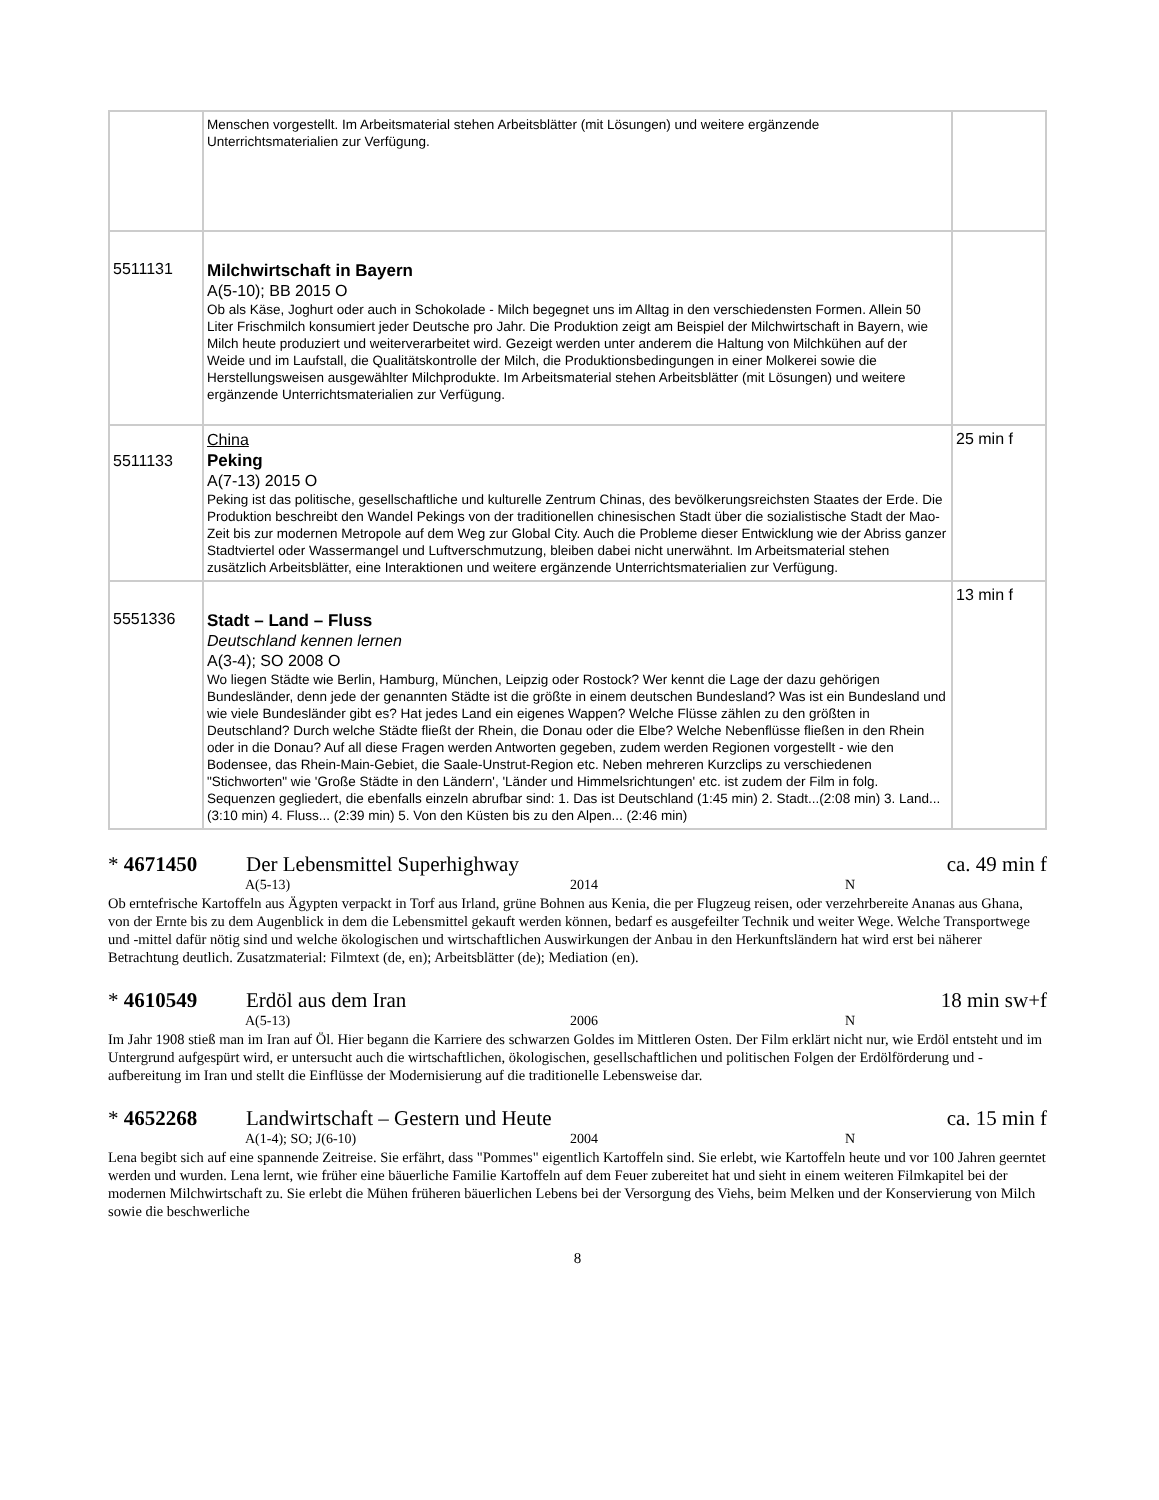| | Menschen vorgestellt. Im Arbeitsmaterial stehen Arbeitsblätter (mit Lösungen) und weitere ergänzende Unterrichtsmaterialien zur Verfügung. | |
| 5511131 | Milchwirtschaft in Bayern A(5-10); BB 2015 O Ob als Käse, Joghurt oder auch in Schokolade - Milch begegnet uns im Alltag in den verschiedensten Formen. Allein 50 Liter Frischmilch konsumiert jeder Deutsche pro Jahr. Die Produktion zeigt am Beispiel der Milchwirtschaft in Bayern, wie Milch heute produziert und weiterverarbeitet wird. Gezeigt werden unter anderem die Haltung von Milchkühen auf der Weide und im Laufstall, die Qualitätskontrolle der Milch, die Produktionsbedingungen in einer Molkerei sowie die Herstellungsweisen ausgewählter Milchprodukte. Im Arbeitsmaterial stehen Arbeitsblätter (mit Lösungen) und weitere ergänzende Unterrichtsmaterialien zur Verfügung. | |
| 5511133 | China Peking A(7-13) 2015 O Peking ist das politische, gesellschaftliche und kulturelle Zentrum Chinas, des bevölkerungsreichsten Staates der Erde. Die Produktion beschreibt den Wandel Pekings von der traditionellen chinesischen Stadt über die sozialistische Stadt der Mao-Zeit bis zur modernen Metropole auf dem Weg zur Global City. Auch die Probleme dieser Entwicklung wie der Abriss ganzer Stadtviertel oder Wassermangel und Luftverschmutzung, bleiben dabei nicht unerwähnt. Im Arbeitsmaterial stehen zusätzlich Arbeitsblätter, eine Interaktionen und weitere ergänzende Unterrichtsmaterialien zur Verfügung. | 25 min f |
| 5551336 | Stadt – Land – Fluss Deutschland kennen lernen A(3-4); SO 2008 O Wo liegen Städte wie Berlin, Hamburg, München, Leipzig oder Rostock? Wer kennt die Lage der dazu gehörigen Bundesländer, denn jede der genannten Städte ist die größte in einem deutschen Bundesland? Was ist ein Bundesland und wie viele Bundesländer gibt es? Hat jedes Land ein eigenes Wappen? Welche Flüsse zählen zu den größten in Deutschland? Durch welche Städte fließt der Rhein, die Donau oder die Elbe? Welche Nebenflüsse fließen in den Rhein oder in die Donau? Auf all diese Fragen werden Antworten gegeben, zudem werden Regionen vorgestellt - wie den Bodensee, das Rhein-Main-Gebiet, die Saale-Unstrut-Region etc. Neben mehreren Kurzclips zu verschiedenen "Stichworten" wie 'Große Städte in den Ländern', 'Länder und Himmelsrichtungen' etc. ist zudem der Film in folg. Sequenzen gegliedert, die ebenfalls einzeln abrufbar sind: 1. Das ist Deutschland (1:45 min) 2. Stadt...(2:08 min) 3. Land... (3:10 min) 4. Fluss... (2:39 min) 5. Von den Küsten bis zu den Alpen... (2:46 min) | 13 min f |
* 4671450 Der Lebensmittel Superhighway ca. 49 min f
A(5-13) 2014 N
Ob erntefrische Kartoffeln aus Ägypten verpackt in Torf aus Irland, grüne Bohnen aus Kenia, die per Flugzeug reisen, oder verzehrbereite Ananas aus Ghana, von der Ernte bis zu dem Augenblick in dem die Lebensmittel gekauft werden können, bedarf es ausgefeilter Technik und weiter Wege. Welche Transportwege und -mittel dafür nötig sind und welche ökologischen und wirtschaftlichen Auswirkungen der Anbau in den Herkunftsländern hat wird erst bei näherer Betrachtung deutlich. Zusatzmaterial: Filmtext (de, en); Arbeitsblätter (de); Mediation (en).
* 4610549 Erdöl aus dem Iran 18 min sw+f
A(5-13) 2006 N
Im Jahr 1908 stieß man im Iran auf Öl. Hier begann die Karriere des schwarzen Goldes im Mittleren Osten. Der Film erklärt nicht nur, wie Erdöl entsteht und im Untergrund aufgespürt wird, er untersucht auch die wirtschaftlichen, ökologischen, gesellschaftlichen und politischen Folgen der Erdölförderung und -aufbereitung im Iran und stellt die Einflüsse der Modernisierung auf die traditionelle Lebensweise dar.
* 4652268 Landwirtschaft – Gestern und Heute ca. 15 min f
A(1-4); SO; J(6-10) 2004 N
Lena begibt sich auf eine spannende Zeitreise. Sie erfährt, dass "Pommes" eigentlich Kartoffeln sind. Sie erlebt, wie Kartoffeln heute und vor 100 Jahren geerntet werden und wurden. Lena lernt, wie früher eine bäuerliche Familie Kartoffeln auf dem Feuer zubereitet hat und sieht in einem weiteren Filmkapitel bei der modernen Milchwirtschaft zu. Sie erlebt die Mühen früheren bäuerlichen Lebens bei der Versorgung des Viehs, beim Melken und der Konservierung von Milch sowie die beschwerliche
8